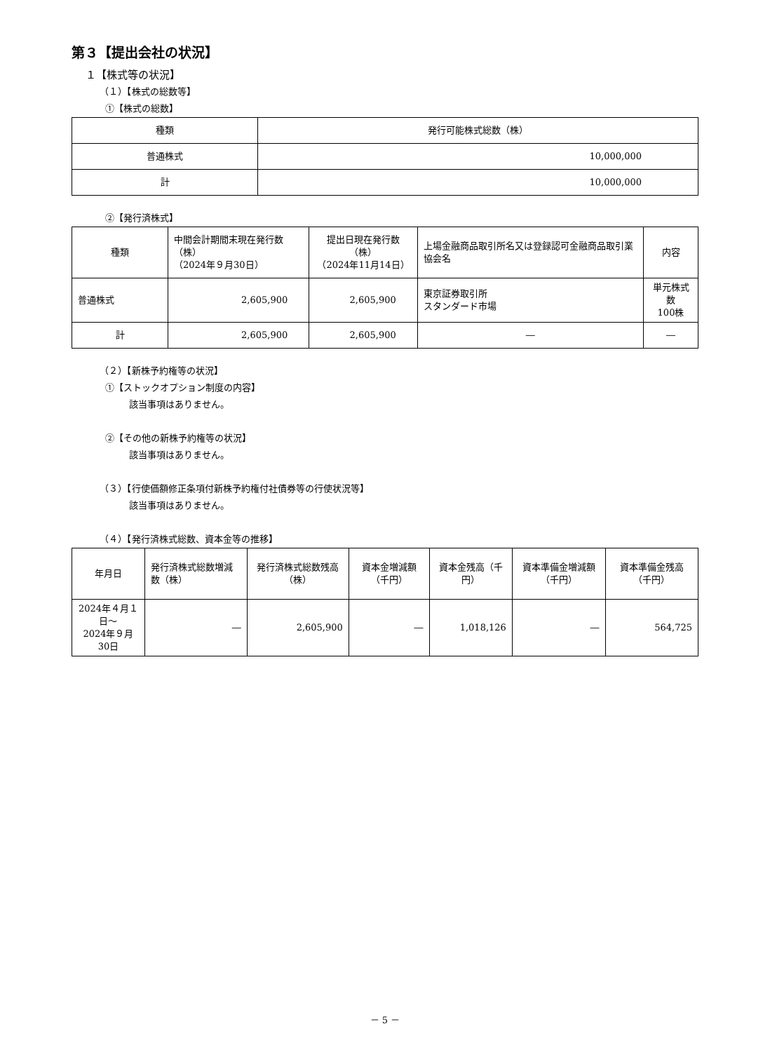第３【提出会社の状況】
１【株式等の状況】
（１）【株式の総数等】
①【株式の総数】
| 種類 | 発行可能株式総数（株） |
| --- | --- |
| 普通株式 | 10,000,000 |
| 計 | 10,000,000 |
②【発行済株式】
| 種類 | 中間会計期間末現在発行数（株） （2024年９月30日） | 提出日現在発行数（株） （2024年11月14日） | 上場金融商品取引所名又は登録認可金融商品取引業協会名 | 内容 |
| --- | --- | --- | --- | --- |
| 普通株式 | 2,605,900 | 2,605,900 | 東京証券取引所 スタンダード市場 | 単元株式数 100株 |
| 計 | 2,605,900 | 2,605,900 | ― | ― |
（２）【新株予約権等の状況】
①【ストックオプション制度の内容】
該当事項はありません。
②【その他の新株予約権等の状況】
該当事項はありません。
（３）【行使価額修正条項付新株予約権付社債券等の行使状況等】
該当事項はありません。
（４）【発行済株式総数、資本金等の推移】
| 年月日 | 発行済株式総数増減数（株） | 発行済株式総数残高（株） | 資本金増減額（千円） | 資本金残高（千円） | 資本準備金増減額（千円） | 資本準備金残高（千円） |
| --- | --- | --- | --- | --- | --- | --- |
| 2024年４月１日～ 2024年９月30日 | ― | 2,605,900 | ― | 1,018,126 | ― | 564,725 |
－ 5 －